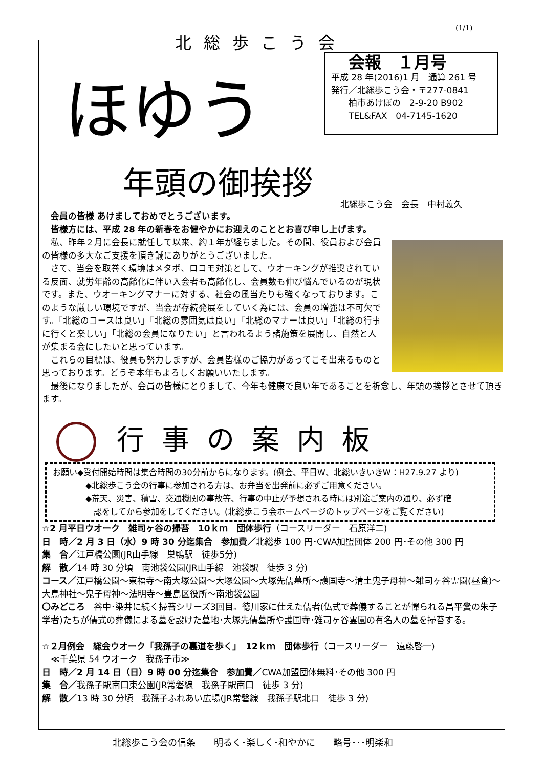(1/1)
北総歩こう会
ほゆう
会報　１月号
平成 28 年(2016)1 月　通算 261 号
発行／北総歩こう会・〒277-0841
　　柏市あけぼの　2-9-20 B902
　　TEL&FAX　04-7145-1620
年頭の御挨拶
北総歩こう会　会長　中村義久
　会員の皆様 あけましておめでとうございます。
　皆様方には、平成 28 年の新春をお健やかにお迎えのこととお喜び申し上げます。
　私、昨年２月に会長に就任して以来、約１年が経ちました。その間、役員および会員の皆様の多大なご支援を頂き誠にありがとうございました。
　さて、当会を取巻く環境はメタボ、ロコモ対策として、ウオーキングが推奨されている反面、就労年齢の高齢化に伴い入会者も高齢化し、会員数も伸び悩んでいるのが現状です。また、ウオーキングマナーに対する、社会の風当たりも強くなっております。このような厳しい環境ですが、当会が存続発展をしていく為には、会員の増強は不可欠です。「北総のコースは良い」「北総の雰囲気は良い」「北総のマナーは良い」「北総の行事に行くと楽しい」「北総の会員になりたい」と言われるよう諸施策を展開し、自然と人が集まる会にしたいと思っています。
　これらの目標は、役員も努力しますが、会員皆様のご協力があってこそ出来るものと思っております。どうぞ本年もよろしくお願いいたします。
　最後になりましたが、会員の皆様にとりまして、今年も健康で良い年であることを祈念し、年頭の挨拶とさせて頂きます。
行事の案内板
お願い◆受付開始時間は集合時間の30分前からになります。(例会、平日W、北総いきいきW：H27.9.27 より)
　　　　◆北総歩こう会の行事に参加される方は、お弁当を出発前に必ずご用意ください。
　　　　◆荒天、災害、積雪、交通機関の事故等、行事の中止が予想される時には別途ご案内の通り、必ず確
　　　　　認をしてから参加をしてください。(北総歩こう会ホームページのトップページをご覧ください)
☆2 月平日ウオーク　雑司ヶ谷の掃苔　10ｋｍ　団体歩行（コースリーダー　石原洋二)
日　時／2 月 3 日（水）9 時 30 分迄集合　参加費／北総歩 100 円･CWA加盟団体 200 円･その他 300 円
集　合／江戸橋公園(JR山手線　巣鴨駅　徒歩5分)
解　散／14 時 30 分頃　南池袋公園(JR山手線　池袋駅　徒歩 3 分)
コース／江戸橋公園～東福寺～南大塚公園～大塚公園～大塚先儒墓所～護国寺～清土鬼子母神～雑司ヶ谷霊園(昼食)～大鳥神社～鬼子母神～法明寺～豊島区役所～南池袋公園
〇みどころ　谷中･染井に続く掃苔シリーズ3回目。徳川家に仕えた儒者(仏式で葬儀することが憚られる昌平黌の朱子学者)たちが儒式の葬儀による墓を設けた墓地･大塚先儒墓所や護国寺･雑司ヶ谷霊園の有名人の墓を掃苔する。
☆２月例会　総会ウオーク「我孫子の裏道を歩く」　12ｋｍ　団体歩行（コースリーダー　遠藤啓一)
　≪千葉県 54 ウオーク　我孫子市≫
日　時／2 月 14 日（日）9 時 00 分迄集合　参加費／CWA加盟団体無料･その他 300 円
集　合／我孫子駅南口東公園(JR常磐線　我孫子駅南口　徒歩 3 分)
解　散／13 時 30 分頃　我孫子ふれあい広場(JR常磐線　我孫子駅北口　徒歩 3 分)
北総歩こう会の信条 明るく･楽しく･和やかに 略号･･･明楽和